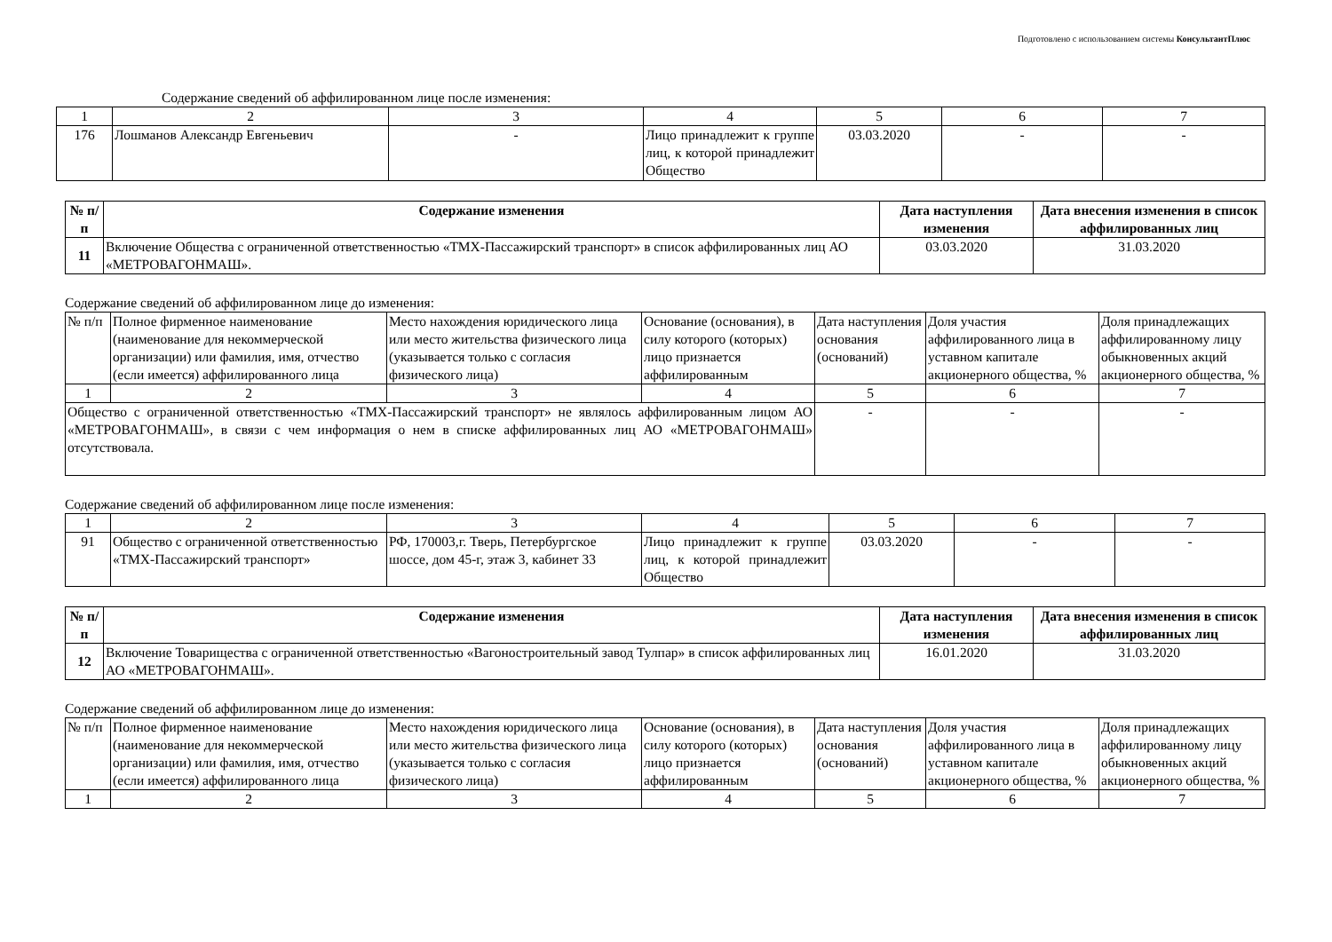Подготовлено с использованием системы КонсультантПлюс
Содержание сведений об аффилированном лице после изменения:
| 1 | 2 | 3 | 4 | 5 | 6 | 7 |
| 176 | Лошманов Александр Евгеньевич | - | Лицо принадлежит к группе лиц, к которой принадлежит Общество | 03.03.2020 | - | - |
| № п/п | Содержание изменения | Дата наступления изменения | Дата внесения изменения в список аффилированных лиц |
| --- | --- | --- | --- |
| 11 | Включение Общества с ограниченной ответственностью «ТМХ-Пассажирский транспорт» в список аффилированных лиц АО «МЕТРОВАГОНМАШ». | 03.03.2020 | 31.03.2020 |
Содержание сведений об аффилированном лице до изменения:
| № п/п | Полное фирменное наименование (наименование для некоммерческой организации) или фамилия, имя, отчество (если имеется) аффилированного лица | Место нахождения юридического лица или место жительства физического лица (указывается только с согласия физического лица) | Основание (основания), в силу которого (которых) лицо признается аффилированным | Дата наступления основания (оснований) | Доля участия аффилированного лица в уставном капитале акционерного общества, % | Доля принадлежащих аффилированному лицу обыкновенных акций акционерного общества, % |
| 1 | 2 | 3 | 4 | 5 | 6 | 7 |
| Общество с ограниченной ответственностью «ТМХ-Пассажирский транспорт» не являлось аффилированным лицом АО «МЕТРОВАГОНМАШ», в связи с чем информация о нем в списке аффилированных лиц АО «МЕТРОВАГОНМАШ» отсутствовала. | | | | - | - | - |
Содержание сведений об аффилированном лице после изменения:
| 1 | 2 | 3 | 4 | 5 | 6 | 7 |
| 91 | Общество с ограниченной ответственностью «ТМХ-Пассажирский транспорт» | РФ, 170003,г. Тверь, Петербургское шоссе, дом 45-г, этаж 3, кабинет 33 | Лицо принадлежит к группе лиц, к которой принадлежит Общество | 03.03.2020 | - | - |
| № п/п | Содержание изменения | Дата наступления изменения | Дата внесения изменения в список аффилированных лиц |
| --- | --- | --- | --- |
| 12 | Включение Товарищества с ограниченной ответственностью «Вагоностроительный завод Тулпар» в список аффилированных лиц АО «МЕТРОВАГОНМАШ». | 16.01.2020 | 31.03.2020 |
Содержание сведений об аффилированном лице до изменения:
| № п/п | Полное фирменное наименование (наименование для некоммерческой организации) или фамилия, имя, отчество (если имеется) аффилированного лица | Место нахождения юридического лица или место жительства физического лица (указывается только с согласия физического лица) | Основание (основания), в силу которого (которых) лицо признается аффилированным | Дата наступления основания (оснований) | Доля участия аффилированного лица в уставном капитале акционерного общества, % | Доля принадлежащих аффилированному лицу обыкновенных акций акционерного общества, % |
| 1 | 2 | 3 | 4 | 5 | 6 | 7 |